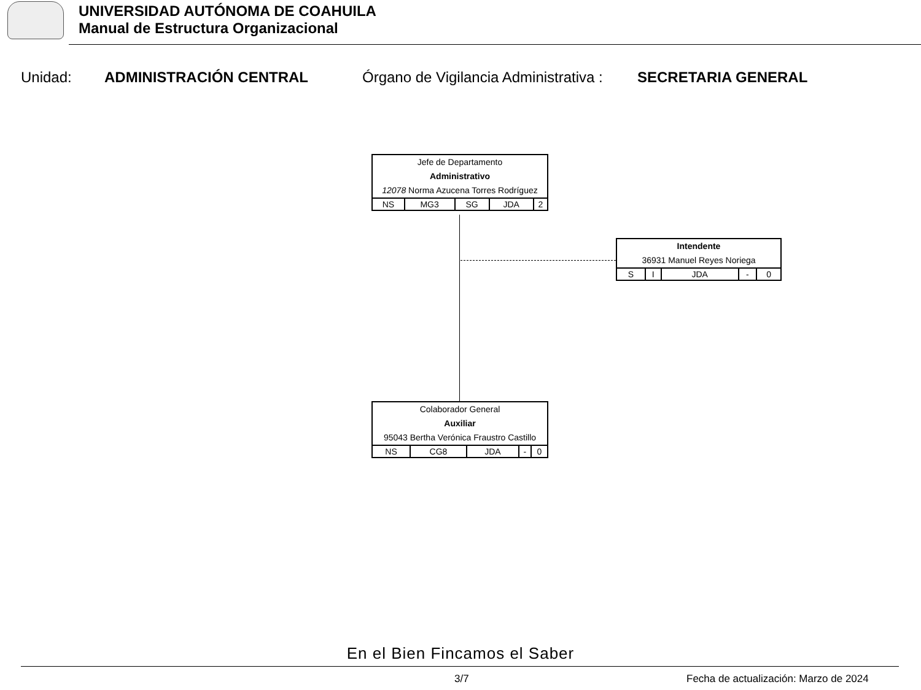UNIVERSIDAD AUTÓNOMA DE COAHUILA
Manual de Estructura Organizacional
Unidad: ADMINISTRACIÓN CENTRAL Órgano de Vigilancia Administrativa : SECRETARIA GENERAL
Jefe de Departamento
Administrativo
12078 Norma Azucena Torres Rodríguez
| NS | MG3 | SG | JDA | 2 |
Intendente
36931 Manuel Reyes Noriega
| S | I | JDA | - | 0 |
Colaborador General
Auxiliar
95043 Bertha Verónica Fraustro Castillo
| NS | CG8 | JDA | - | 0 |
En el Bien Fincamos el Saber
3/7
Fecha de actualización: Marzo de 2024